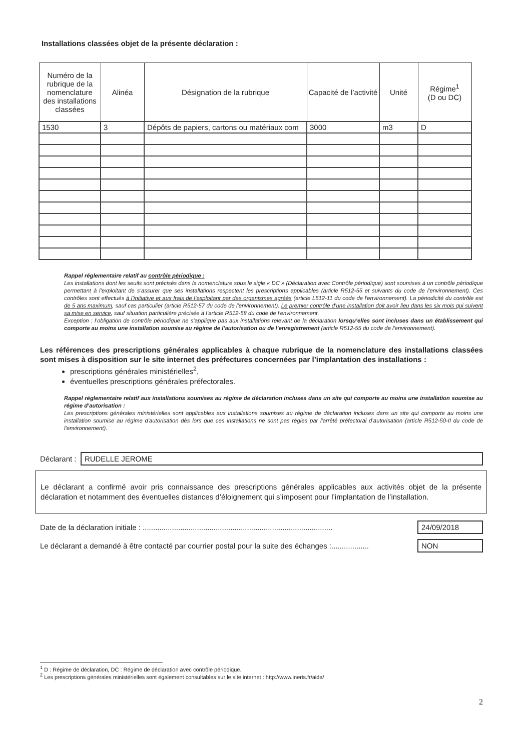Installations classées objet de la présente déclaration :
| Numéro de la rubrique de la nomenclature des installations classées | Alinéa | Désignation de la rubrique | Capacité de l’activité | Unité | Régime<sup>1</sup> (D ou DC) |
| --- | --- | --- | --- | --- | --- |
| 1530 | 3 | Dépôts de papiers, cartons ou matériaux com | 3000 | m3 | D |
Rappel réglementaire relatif au contrôle périodique :
Les installations dont les seuils sont précisés dans la nomenclature sous le sigle « DC » (Déclaration avec Contrôle périodique) sont soumises à un contrôle périodique permettant à l’exploitant de s’assurer que ses installations respectent les prescriptions applicables (article R512-55 et suivants du code de l'environnement). Ces contrôles sont effectués à l’initiative et aux frais de l’exploitant par des organismes agréés (article L512-11 du code de l'environnement). La périodicité du contrôle est de 5 ans maximum, sauf cas particulier (article R512-57 du code de l'environnement). Le premier contrôle d’une installation doit avoir lieu dans les six mois qui suivent sa mise en service, sauf situation particulière précisée à l’article R512-58 du code de l'environnement.
Exception : l’obligation de contrôle périodique ne s’applique pas aux installations relevant de la déclaration lorsqu’elles sont incluses dans un établissement qui comporte au moins une installation soumise au régime de l’autorisation ou de l’enregistrement (article R512-55 du code de l'environnement).
Les références des prescriptions générales applicables à chaque rubrique de la nomenclature des installations classées sont mises à disposition sur le site internet des préfectures concernées par l’implantation des installations :
prescriptions générales ministérielles<sup>2</sup>,
éventuelles prescriptions générales préfectorales.
Rappel réglementaire relatif aux installations soumises au régime de déclaration incluses dans un site qui comporte au moins une installation soumise au régime d’autorisation :
Les prescriptions générales ministérielles sont applicables aux installations soumises au régime de déclaration incluses dans un site qui comporte au moins une installation soumise au régime d'autorisation dès lors que ces installations ne sont pas régies par l'arrêté préfectoral d’autorisation (article R512-50-II du code de l'environnement).
Déclarant :
RUDELLE JEROME
Le déclarant a confirmé avoir pris connaissance des prescriptions générales applicables aux activités objet de la présente déclaration et notamment des éventuelles distances d’éloignement qui s’imposent pour l’implantation de l’installation.
Date de la déclaration initiale : ...........................................................................................
24/09/2018
Le déclarant a demandé à être contacté par courrier postal pour la suite des échanges :..................
NON
<sup>1</sup> D : Régime de déclaration, DC : Régime de déclaration avec contrôle périodique.
<sup>2</sup> Les prescriptions générales ministérielles sont également consultables sur le site internet : http://www.ineris.fr/aida/
2